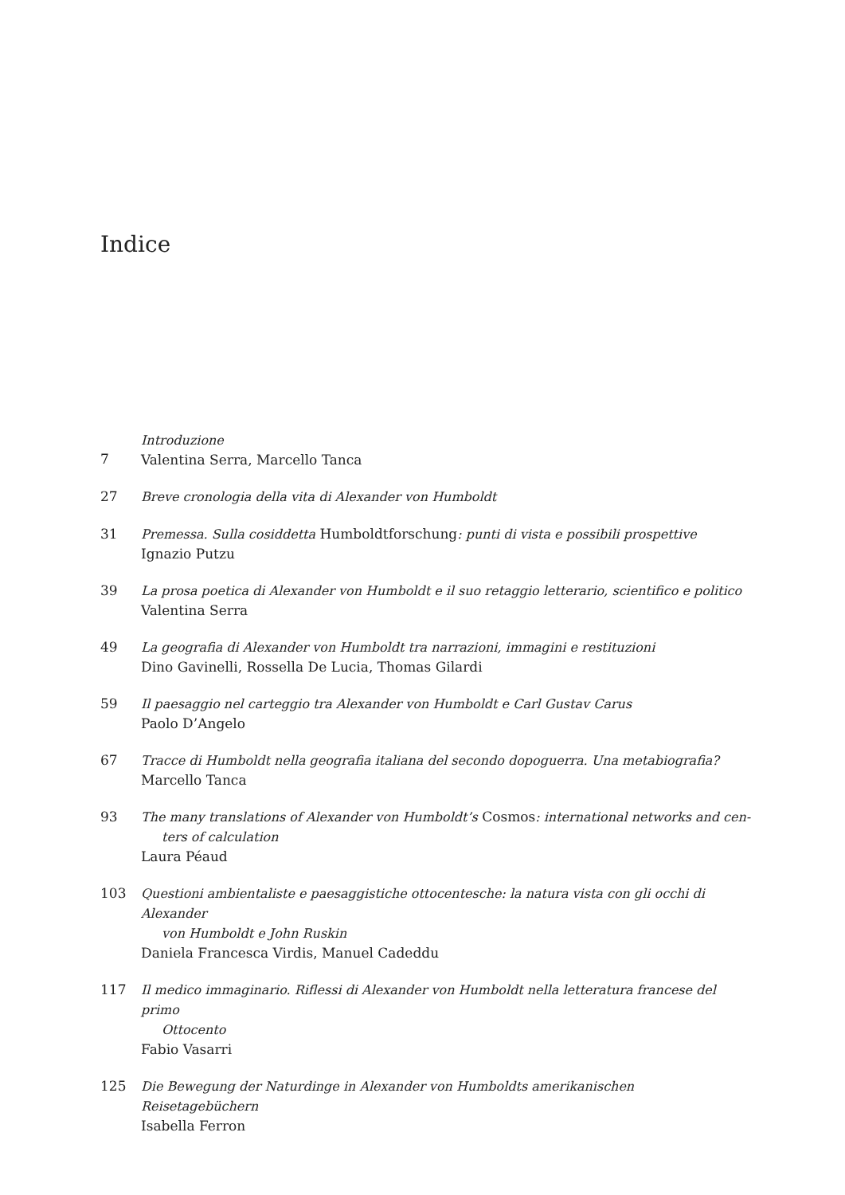Indice
7 Introduzione
Valentina Serra, Marcello Tanca
27 Breve cronologia della vita di Alexander von Humboldt
31 Premessa. Sulla cosiddetta Humboldtforschung: punti di vista e possibili prospettive
Ignazio Putzu
39 La prosa poetica di Alexander von Humboldt e il suo retaggio letterario, scientifico e politico
Valentina Serra
49 La geografia di Alexander von Humboldt tra narrazioni, immagini e restituzioni
Dino Gavinelli, Rossella De Lucia, Thomas Gilardi
59 Il paesaggio nel carteggio tra Alexander von Humboldt e Carl Gustav Carus
Paolo D’Angelo
67 Tracce di Humboldt nella geografia italiana del secondo dopoguerra. Una metabiografia?
Marcello Tanca
93 The many translations of Alexander von Humboldt’s Cosmos: international networks and cen-
ters of calculation
Laura Péaud
103 Questioni ambientaliste e paesaggistiche ottocentesche: la natura vista con gli occhi di Alexander
von Humboldt e John Ruskin
Daniela Francesca Virdis, Manuel Cadeddu
117 Il medico immaginario. Riflessi di Alexander von Humboldt nella letteratura francese del primo
Ottocento
Fabio Vasarri
125 Die Bewegung der Naturdinge in Alexander von Humboldts amerikanischen Reisetagebüchern
Isabella Ferron